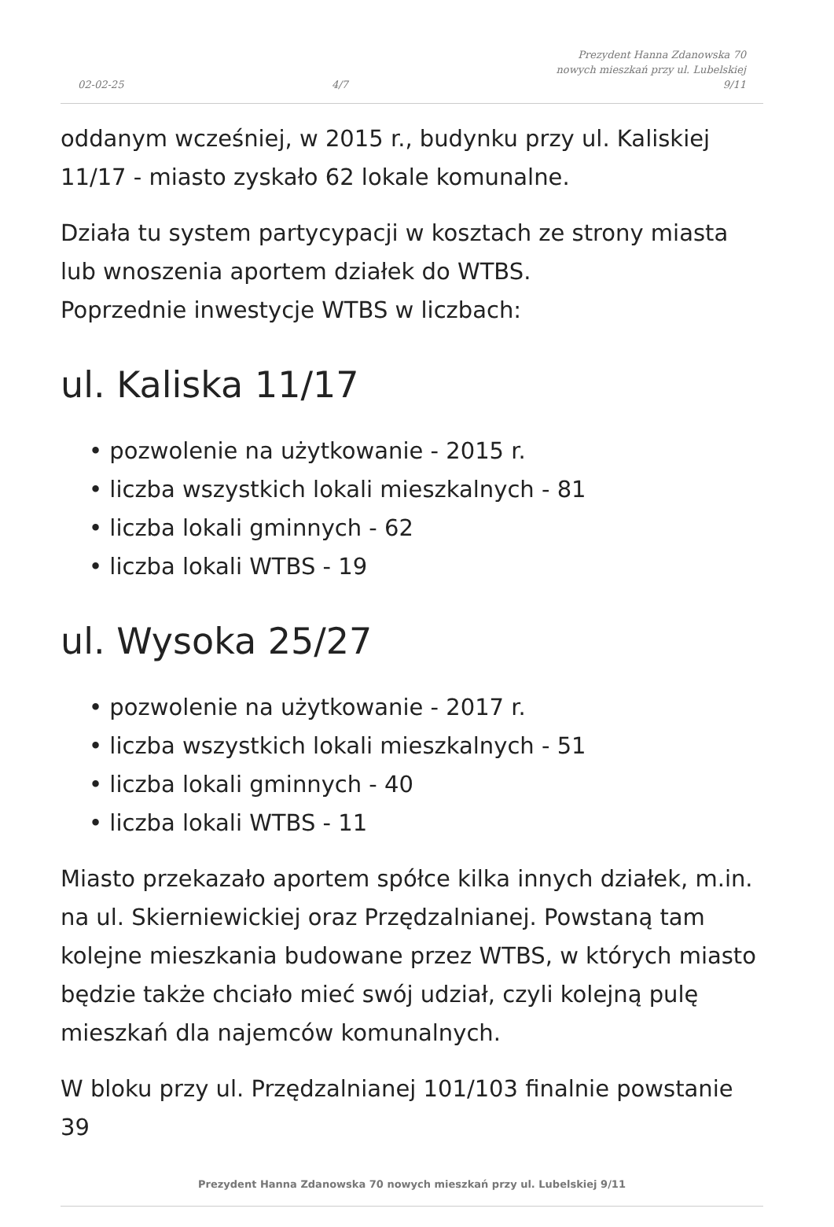02-02-25 4/7 Prezydent Hanna Zdanowska 70
nowych mieszkań przy ul. Lubelskiej
9/11
oddanym wcześniej, w 2015 r., budynku przy ul. Kaliskiej 11/17 - miasto zyskało 62 lokale komunalne.
Działa tu system partycypacji w kosztach ze strony miasta lub wnoszenia aportem działek do WTBS.
Poprzednie inwestycje WTBS w liczbach:
ul. Kaliska 11/17
• pozwolenie na użytkowanie - 2015 r.
• liczba wszystkich lokali mieszkalnych - 81
• liczba lokali gminnych - 62
• liczba lokali WTBS - 19
ul. Wysoka 25/27
• pozwolenie na użytkowanie - 2017 r.
• liczba wszystkich lokali mieszkalnych - 51
• liczba lokali gminnych - 40
• liczba lokali WTBS - 11
Miasto przekazało aportem spółce kilka innych działek, m.in. na ul. Skierniewickiej oraz Przędzalnianej. Powstaną tam kolejne mieszkania budowane przez WTBS, w których miasto będzie także chciało mieć swój udział, czyli kolejną pulę mieszkań dla najemców komunalnych.
W bloku przy ul. Przędzalnianej 101/103 finalnie powstanie 39
Prezydent Hanna Zdanowska 70 nowych mieszkań przy ul. Lubelskiej 9/11